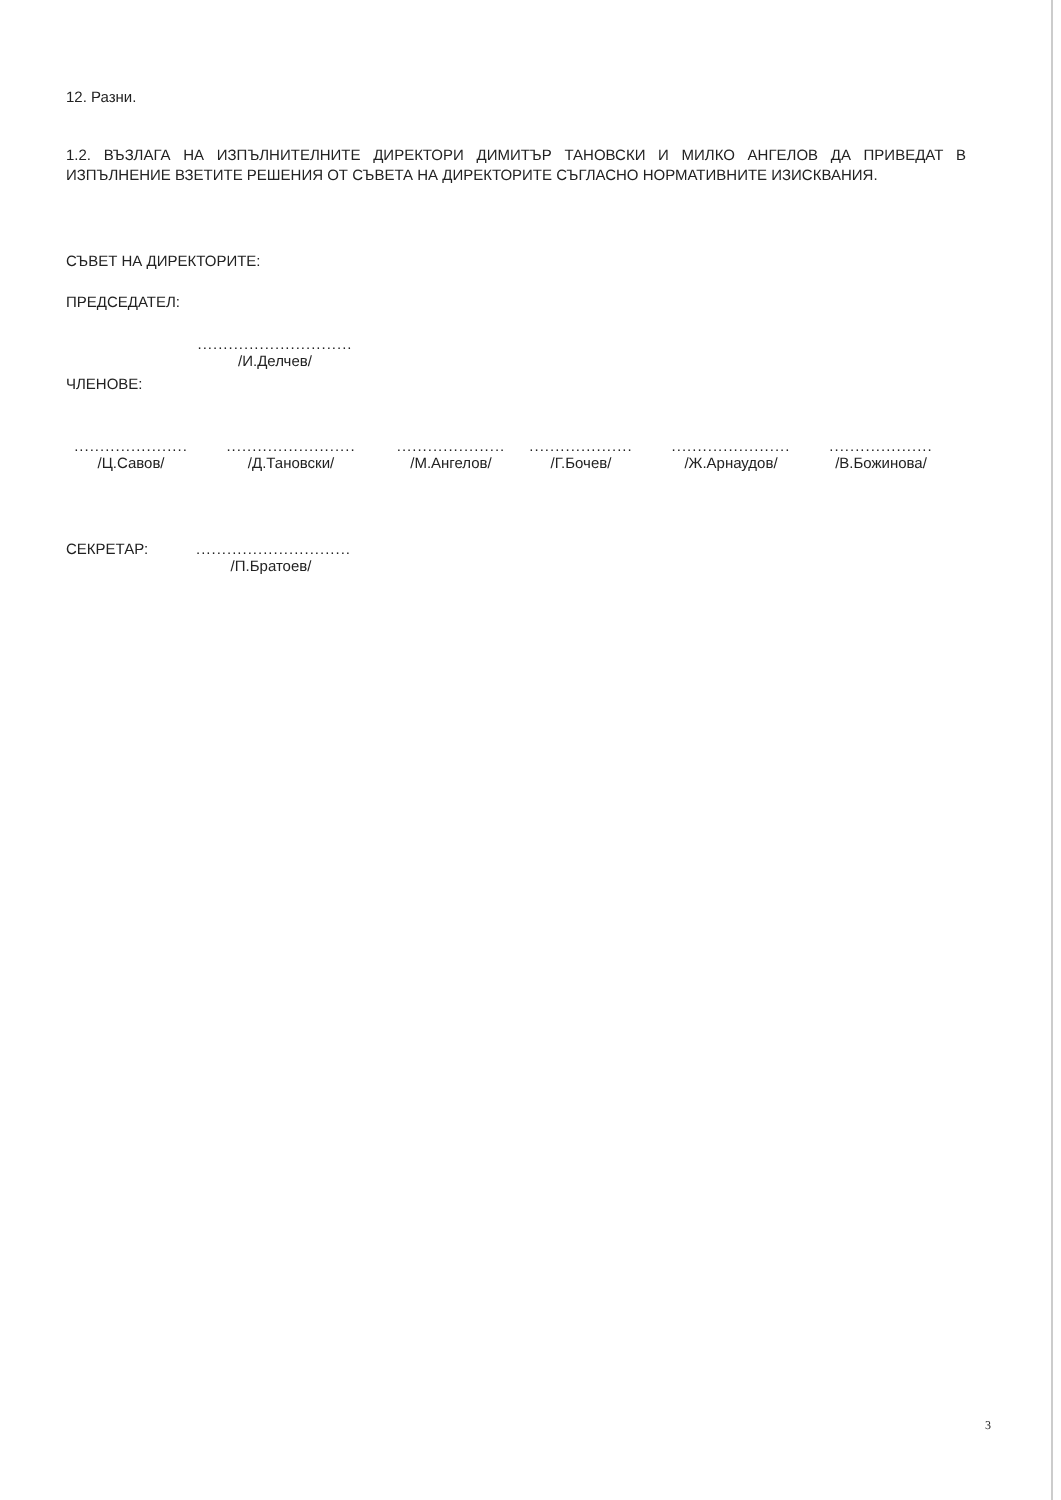12. Разни.
1.2. ВЪЗЛАГА НА ИЗПЪЛНИТЕЛНИТЕ ДИРЕКТОРИ ДИМИТЪР ТАНОВСКИ И МИЛКО АНГЕЛОВ ДА ПРИВЕДАТ В ИЗПЪЛНЕНИЕ ВЗЕТИТЕ РЕШЕНИЯ ОТ СЪВЕТА НА ДИРЕКТОРИТЕ СЪГЛАСНО НОРМАТИВНИТЕ ИЗИСКВАНИЯ.
СЪВЕТ НА ДИРЕКТОРИТЕ:
ПРЕДСЕДАТЕЛ:
..............................
/И.Делчев/
ЧЛЕНОВЕ:
......................
/Ц.Савов/
.........................
/Д.Тановски/
.....................
/М.Ангелов/
....................
/Г.Бочев/
.......................
/Ж.Арнаудов/
....................
/В.Божинова/
СЕКРЕТАР: ..............................
/П.Братоев/
3